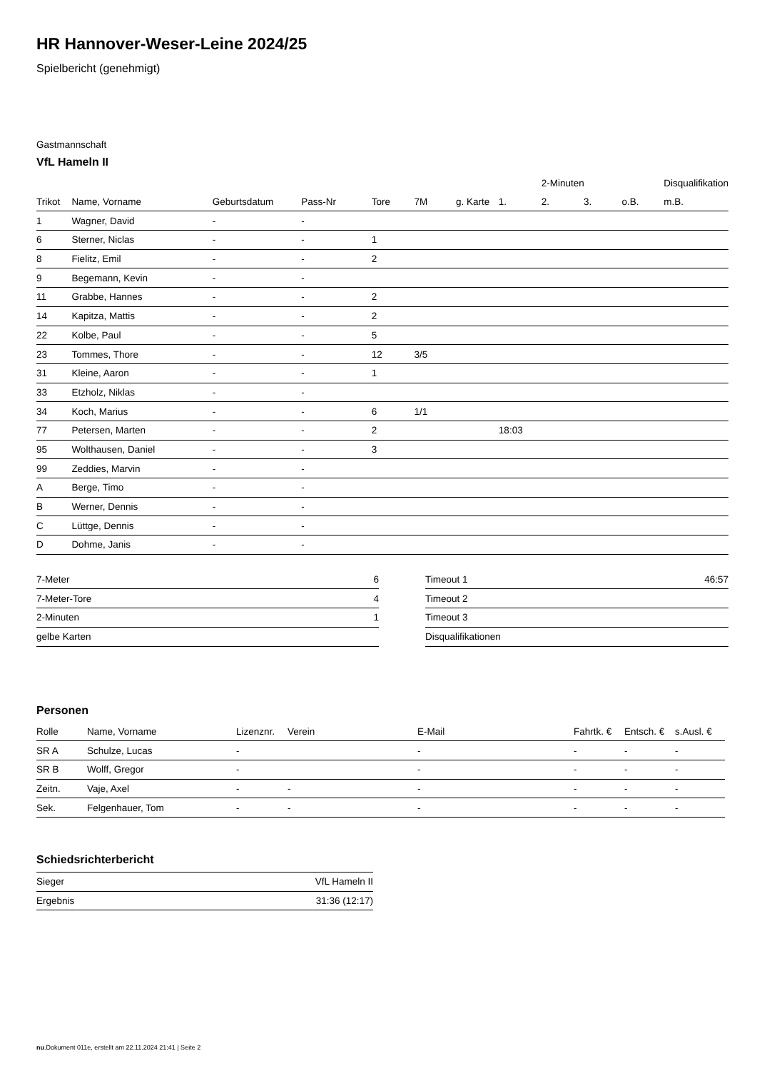HR Hannover-Weser-Leine 2024/25
Spielbericht (genehmigt)
Gastmannschaft
VfL Hameln II
| | | | | | | | | 2-Minuten | | | Disqualifikation |
| --- | --- | --- | --- | --- | --- | --- | --- | --- | --- | --- | --- |
| Trikot | Name, Vorname | Geburtsdatum | Pass-Nr | Tore | 7M | g. Karte | 1. | 2. | 3. | o.B. | m.B. |
| 1 | Wagner, David | - | - | | | | | | | | |
| 6 | Sterner, Niclas | - | - | 1 | | | | | | | |
| 8 | Fielitz, Emil | - | - | 2 | | | | | | | |
| 9 | Begemann, Kevin | - | - | | | | | | | | |
| 11 | Grabbe, Hannes | - | - | 2 | | | | | | | |
| 14 | Kapitza, Mattis | - | - | 2 | | | | | | | |
| 22 | Kolbe, Paul | - | - | 5 | | | | | | | |
| 23 | Tommes, Thore | - | - | 12 | 3/5 | | | | | | |
| 31 | Kleine, Aaron | - | - | 1 | | | | | | | |
| 33 | Etzholz, Niklas | - | - | | | | | | | | |
| 34 | Koch, Marius | - | - | 6 | 1/1 | | | | | | |
| 77 | Petersen, Marten | - | - | 2 | | | 18:03 | | | | |
| 95 | Wolthausen, Daniel | - | - | 3 | | | | | | | |
| 99 | Zeddies, Marvin | - | - | | | | | | | | |
| A | Berge, Timo | - | - | | | | | | | | |
| B | Werner, Dennis | - | - | | | | | | | | |
| C | Lüttge, Dennis | - | - | | | | | | | | |
| D | Dohme, Janis | - | - | | | | | | | | |
| 7-Meter | 6 |
| 7-Meter-Tore | 4 |
| 2-Minuten | 1 |
| gelbe Karten | |
| Timeout 1 | 46:57 |
| Timeout 2 | |
| Timeout 3 | |
| Disqualifikationen | |
Personen
| Rolle | Name, Vorname | Lizenznr. | Verein | E-Mail | Fahrtk. € | Entsch. € | s.Ausl. € |
| --- | --- | --- | --- | --- | --- | --- | --- |
| SR A | Schulze, Lucas | - | | - | - | - | - |
| SR B | Wolff, Gregor | - | | - | - | - | - |
| Zeitn. | Vaje, Axel | - | - | - | - | - | - |
| Sek. | Felgenhauer, Tom | - | - | - | - | - | - |
Schiedsrichterbericht
| Sieger | VfL Hameln II |
| Ergebnis | 31:36 (12:17) |
nu.Dokument 011e, erstellt am 22.11.2024 21:41 | Seite 2